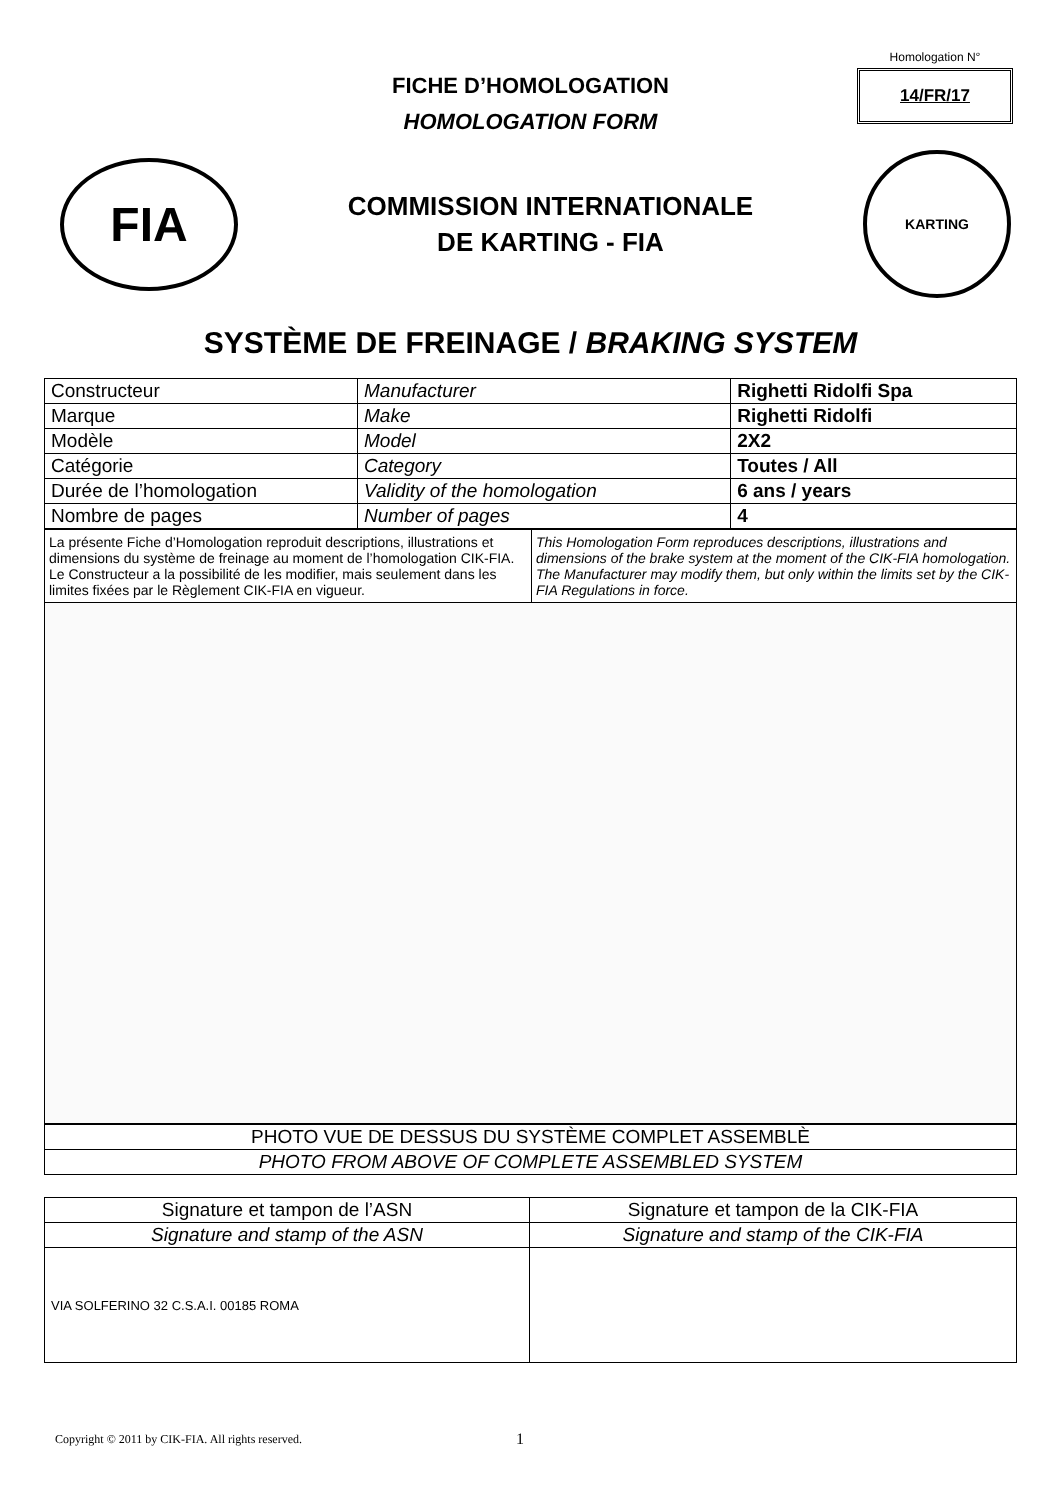FICHE D’HOMOLOGATION
HOMOLOGATION FORM
Homologation N°
14/FR/17
FIA
COMMISSION INTERNATIONALE
DE KARTING - FIA
KARTING
SYSTÈME DE FREINAGE / BRAKING SYSTEM
| Constructeur | Manufacturer | Righetti Ridolfi Spa |
| Marque | Make | Righetti Ridolfi |
| Modèle | Model | 2X2 |
| Catégorie | Category | Toutes / All |
| Durée de l’homologation | Validity of the homologation | 6 ans / years |
| Nombre de pages | Number of pages | 4 |
| La présente Fiche d’Homologation reproduit descriptions, illustrations et dimensions du système de freinage au moment de l’homologation CIK-FIA. Le Constructeur a la possibilité de les modifier, mais seulement dans les limites fixées par le Règlement CIK-FIA en vigueur. | This Homologation Form reproduces descriptions, illustrations and dimensions of the brake system at the moment of the CIK-FIA homologation. The Manufacturer may modify them, but only within the limits set by the CIK-FIA Regulations in force. |
| PHOTO VUE DE DESSUS DU SYSTÈME COMPLET ASSEMBLÈ |
| PHOTO FROM ABOVE OF COMPLETE ASSEMBLED SYSTEM |
| Signature et tampon de l’ASN | Signature et tampon de la CIK-FIA |
| Signature and stamp of the ASN | Signature and stamp of the CIK-FIA |
| VIA SOLFERINO 32 C.S.A.I. 00185 ROMA | |
Copyright © 2011 by CIK-FIA. All rights reserved.
1